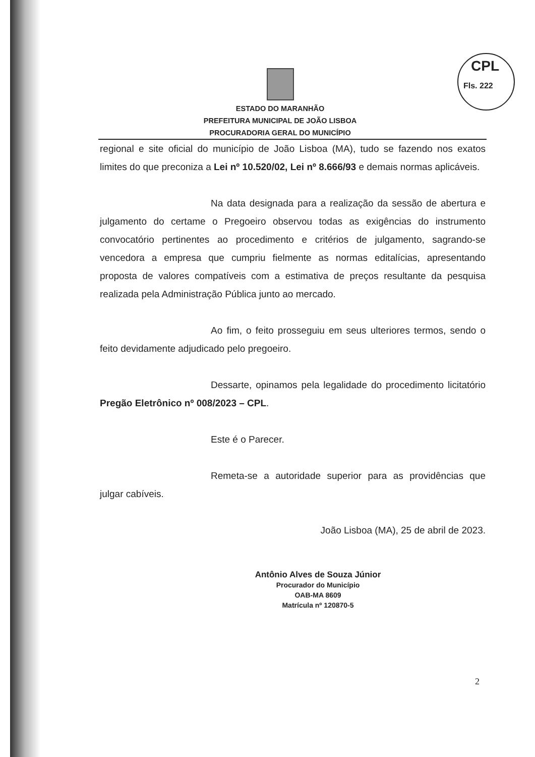CPL
Fls. 222
ESTADO DO MARANHÃO
PREFEITURA MUNICIPAL DE JOÃO LISBOA
PROCURADORIA GERAL DO MUNICÍPIO
regional e site oficial do município de João Lisboa (MA), tudo se fazendo nos exatos limites do que preconiza a Lei nº 10.520/02, Lei nº 8.666/93 e demais normas aplicáveis.
Na data designada para a realização da sessão de abertura e julgamento do certame o Pregoeiro observou todas as exigências do instrumento convocatório pertinentes ao procedimento e critérios de julgamento, sagrando-se vencedora a empresa que cumpriu fielmente as normas editalícias, apresentando proposta de valores compatíveis com a estimativa de preços resultante da pesquisa realizada pela Administração Pública junto ao mercado.
Ao fim, o feito prosseguiu em seus ulteriores termos, sendo o feito devidamente adjudicado pelo pregoeiro.
Dessarte, opinamos pela legalidade do procedimento licitatório Pregão Eletrônico nº 008/2023 – CPL.
Este é o Parecer.
Remeta-se a autoridade superior para as providências que julgar cabíveis.
João Lisboa (MA), 25 de abril de 2023.
Antônio Alves de Souza Júnior
Procurador do Município
OAB-MA 8609
Matrícula nº 120870-5
2